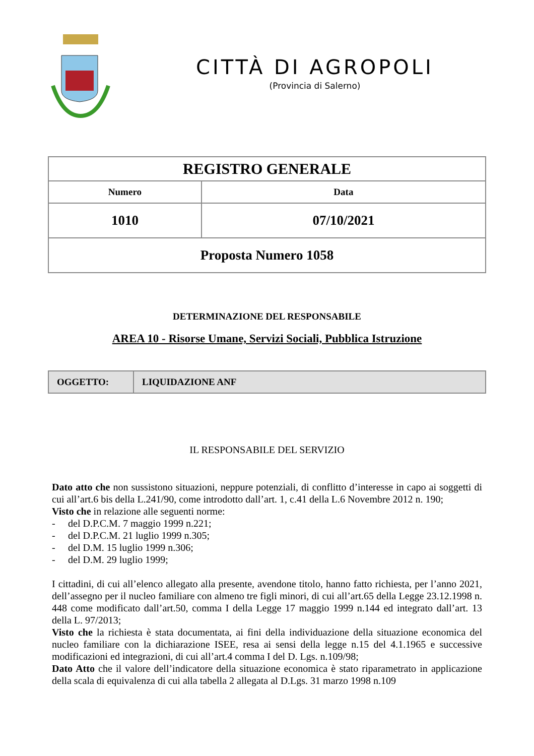CITTÀ DI AGROPOLI
(Provincia di Salerno)
| REGISTRO GENERALE | |
| Numero | Data |
| 1010 | 07/10/2021 |
| Proposta Numero 1058 | |
DETERMINAZIONE DEL RESPONSABILE
AREA 10 - Risorse Umane, Servizi Sociali, Pubblica Istruzione
| OGGETTO: | LIQUIDAZIONE ANF |
IL RESPONSABILE DEL SERVIZIO
Dato atto che non sussistono situazioni, neppure potenziali, di conflitto d’interesse in capo ai soggetti di cui all’art.6 bis della L.241/90, come introdotto dall’art. 1, c.41 della L.6 Novembre 2012 n. 190;
Visto che in relazione alle seguenti norme:
- del D.P.C.M. 7 maggio 1999 n.221;
- del D.P.C.M. 21 luglio 1999 n.305;
- del D.M. 15 luglio 1999 n.306;
- del D.M. 29 luglio 1999;
I cittadini, di cui all’elenco allegato alla presente, avendone titolo, hanno fatto richiesta, per l’anno 2021, dell’assegno per il nucleo familiare con almeno tre figli minori, di cui all’art.65 della Legge 23.12.1998 n. 448 come modificato dall’art.50, comma I della Legge 17 maggio 1999 n.144 ed integrato dall’art. 13 della L. 97/2013;
Visto che la richiesta è stata documentata, ai fini della individuazione della situazione economica del nucleo familiare con la dichiarazione ISEE, resa ai sensi della legge n.15 del 4.1.1965 e successive modificazioni ed integrazioni, di cui all’art.4 comma I del D. Lgs. n.109/98;
Dato Atto che il valore dell’indicatore della situazione economica è stato riparametrato in applicazione della scala di equivalenza di cui alla tabella 2 allegata al D.Lgs. 31 marzo 1998 n.109